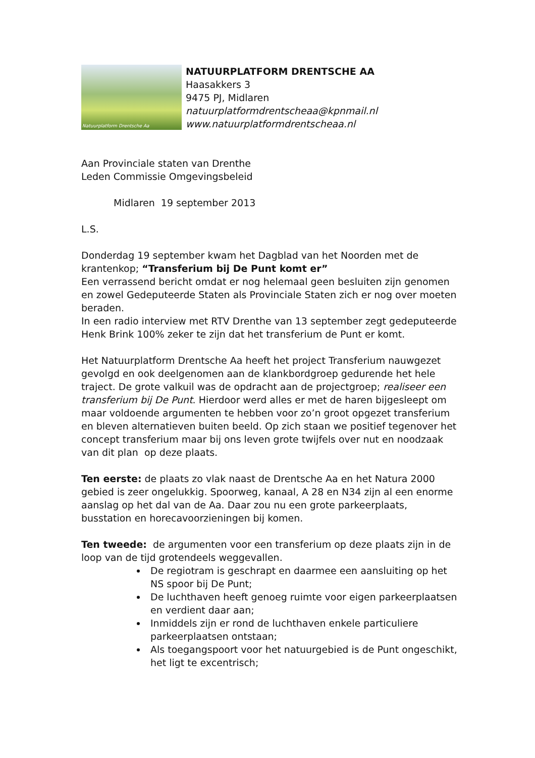Natuurplatform Drentsche Aa
NATUURPLATFORM DRENTSCHE AA
Haasakkers 3
9475 PJ, Midlaren
natuurplatformdrentscheaa@kpnmail.nl
www.natuurplatformdrentscheaa.nl
Aan Provinciale staten van Drenthe
Leden Commissie Omgevingsbeleid
Midlaren 19 september 2013
L.S.
Donderdag 19 september kwam het Dagblad van het Noorden met de krantenkop; “Transferium bij De Punt komt er”
Een verrassend bericht omdat er nog helemaal geen besluiten zijn genomen en zowel Gedeputeerde Staten als Provinciale Staten zich er nog over moeten beraden.
In een radio interview met RTV Drenthe van 13 september zegt gedeputeerde Henk Brink 100% zeker te zijn dat het transferium de Punt er komt.
Het Natuurplatform Drentsche Aa heeft het project Transferium nauwgezet gevolgd en ook deelgenomen aan de klankbordgroep gedurende het hele traject. De grote valkuil was de opdracht aan de projectgroep; realiseer een transferium bij De Punt. Hierdoor werd alles er met de haren bijgesleept om maar voldoende argumenten te hebben voor zo’n groot opgezet transferium en bleven alternatieven buiten beeld. Op zich staan we positief tegenover het concept transferium maar bij ons leven grote twijfels over nut en noodzaak van dit plan op deze plaats.
Ten eerste: de plaats zo vlak naast de Drentsche Aa en het Natura 2000 gebied is zeer ongelukkig. Spoorweg, kanaal, A 28 en N34 zijn al een enorme aanslag op het dal van de Aa. Daar zou nu een grote parkeerplaats, busstation en horecavoorzieningen bij komen.
Ten tweede: de argumenten voor een transferium op deze plaats zijn in de loop van de tijd grotendeels weggevallen.
De regiotram is geschrapt en daarmee een aansluiting op het NS spoor bij De Punt;
De luchthaven heeft genoeg ruimte voor eigen parkeerplaatsen en verdient daar aan;
Inmiddels zijn er rond de luchthaven enkele particuliere parkeerplaatsen ontstaan;
Als toegangspoort voor het natuurgebied is de Punt ongeschikt, het ligt te excentrisch;